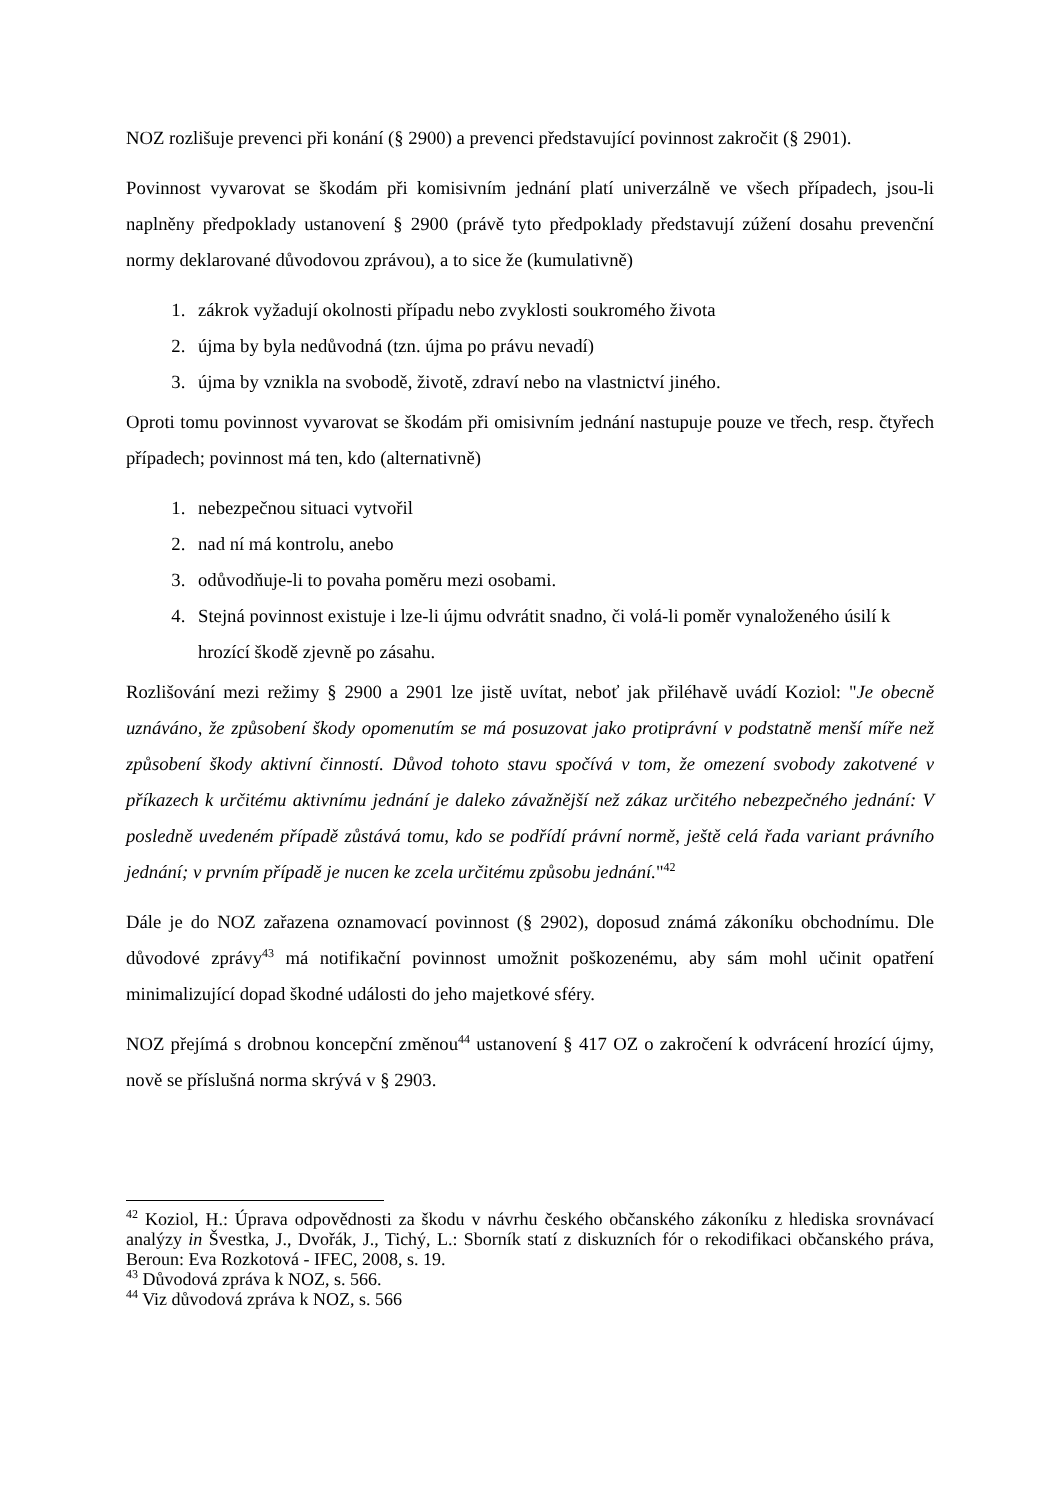NOZ rozlišuje prevenci při konání (§ 2900) a prevenci představující povinnost zakročit (§ 2901).
Povinnost vyvarovat se škodám při komisivním jednání platí univerzálně ve všech případech, jsou-li naplněny předpoklady ustanovení § 2900 (právě tyto předpoklady představují zúžení dosahu prevenční normy deklarované důvodovou zprávou), a to sice že (kumulativně)
1. zákrok vyžadují okolnosti případu nebo zvyklosti soukromého života
2. újma by byla nedůvodná (tzn. újma po právu nevadí)
3. újma by vznikla na svobodě, životě, zdraví nebo na vlastnictví jiného.
Oproti tomu povinnost vyvarovat se škodám při omisivním jednání nastupuje pouze ve třech, resp. čtyřech případech; povinnost má ten, kdo (alternativně)
1. nebezpečnou situaci vytvořil
2. nad ní má kontrolu, anebo
3. odůvodňuje-li to povaha poměru mezi osobami.
4. Stejná povinnost existuje i lze-li újmu odvrátit snadno, či volá-li poměr vynaloženého úsilí k hrozící škodě zjevně po zásahu.
Rozlišování mezi režimy § 2900 a 2901 lze jistě uvítat, neboť jak přiléhavě uvádí Koziol: "Je obecně uznáváno, že způsobení škody opomenutím se má posuzovat jako protiprávní v podstatně menší míře než způsobení škody aktivní činností. Důvod tohoto stavu spočívá v tom, že omezení svobody zakotvené v příkazech k určitému aktivnímu jednání je daleko závažnější než zákaz určitého nebezpečného jednání: V posledně uvedeném případě zůstává tomu, kdo se podřídí právní normě, ještě celá řada variant právního jednání; v prvním případě je nucen ke zcela určitému způsobu jednání."<sup>42</sup>
Dále je do NOZ zařazena oznamovací povinnost (§ 2902), doposud známá zákoníku obchodnímu. Dle důvodové zprávy<sup>43</sup> má notifikační povinnost umožnit poškozenému, aby sám mohl učinit opatření minimalizující dopad škodné události do jeho majetkové sféry.
NOZ přejímá s drobnou koncepční změnou<sup>44</sup> ustanovení § 417 OZ o zakročení k odvrácení hrozící újmy, nově se příslušná norma skrývá v § 2903.
<sup>42</sup> Koziol, H.: Úprava odpovědnosti za škodu v návrhu českého občanského zákoníku z hlediska srovnávací analýzy in Švestka, J., Dvořák, J., Tichý, L.: Sborník statí z diskuzních fór o rekodifikaci občanského práva, Beroun: Eva Rozkotová - IFEC, 2008, s. 19.
<sup>43</sup> Důvodová zpráva k NOZ, s. 566.
<sup>44</sup> Viz důvodová zpráva k NOZ, s. 566